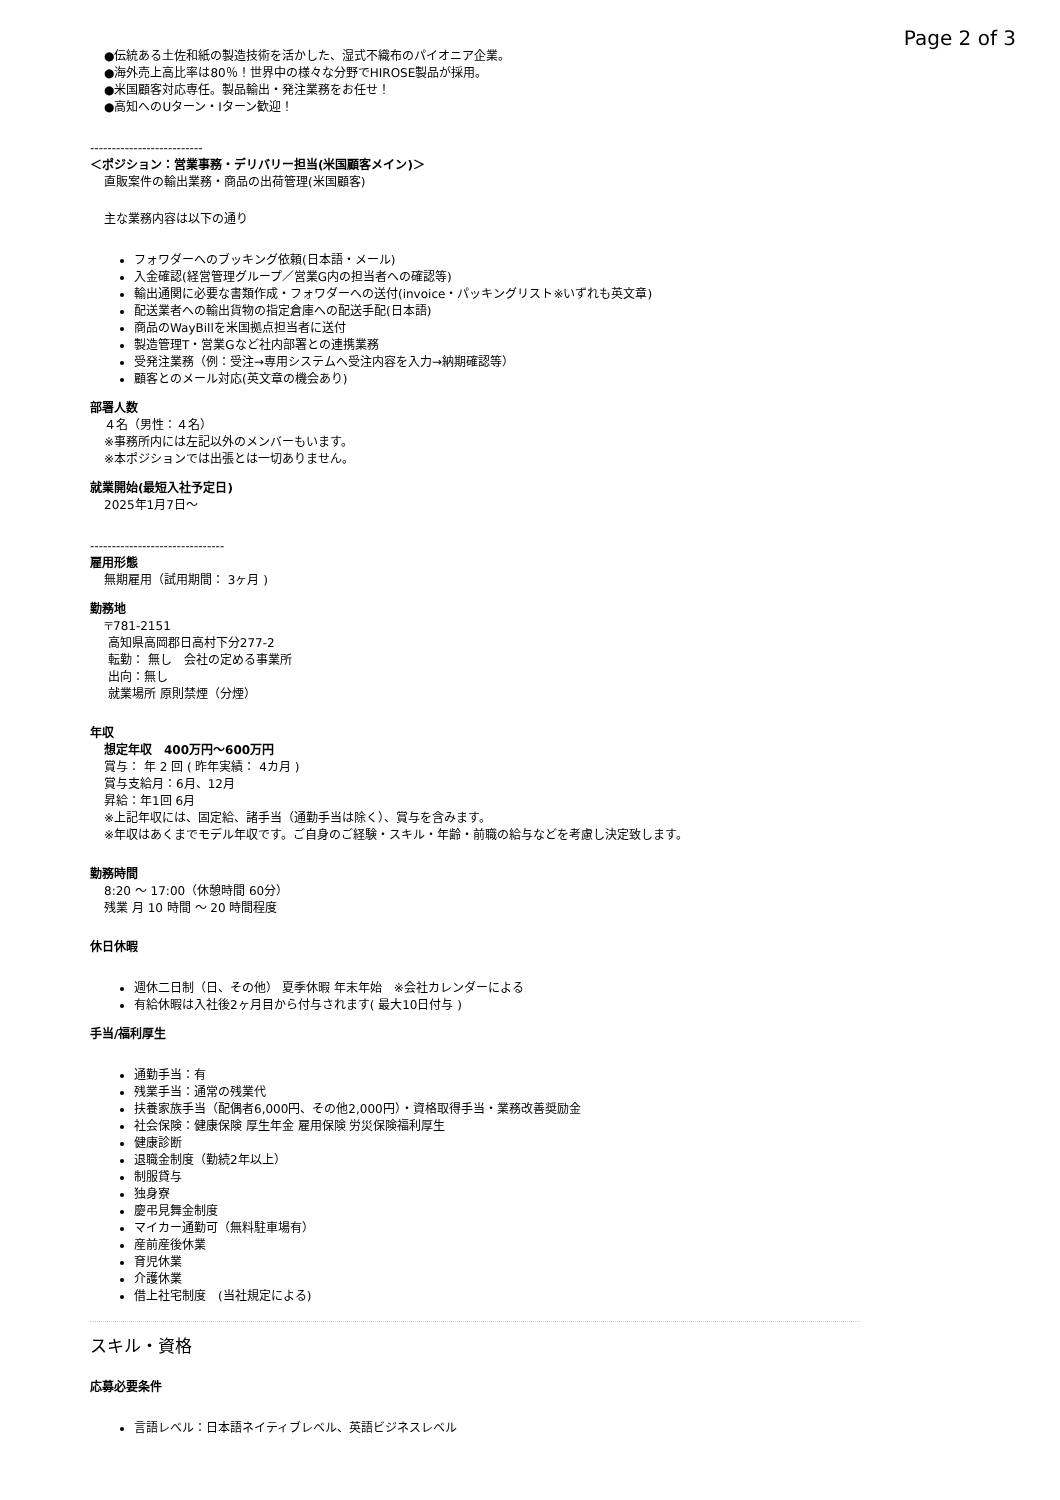Page 2 of 3
●伝統ある土佐和紙の製造技術を活かした、湿式不織布のパイオニア企業。
●海外売上高比率は80％！世界中の様々な分野でHIROSE製品が採用。
●米国顧客対応専任。製品輸出・発注業務をお任せ！
●高知へのUターン・Iターン歓迎！
--------------------------
＜ポジション：営業事務・デリバリー担当(米国顧客メイン)＞
直販案件の輸出業務・商品の出荷管理(米国顧客)
主な業務内容は以下の通り
フォワダーへのブッキング依頼(日本語・メール)
入金確認(経営管理グループ／営業G内の担当者への確認等)
輸出通関に必要な書類作成・フォワダーへの送付(invoice・パッキングリスト※いずれも英文章)
配送業者への輸出貨物の指定倉庫への配送手配(日本語)
商品のWayBillを米国拠点担当者に送付
製造管理T・営業Gなど社内部署との連携業務
受発注業務（例：受注→専用システムへ受注内容を入力→納期確認等）
顧客とのメール対応(英文章の機会あり)
部署人数
４名（男性：４名）
※事務所内には左記以外のメンバーもいます。
※本ポジションでは出張とは一切ありません。
就業開始(最短入社予定日)
2025年1月7日～
-------------------------------
雇用形態
無期雇用（試用期間： 3ヶ月 )
勤務地
〒781-2151
高知県高岡郡日高村下分277-2
転勤： 無し　会社の定める事業所
出向：無し
就業場所 原則禁煙（分煙）
年収
想定年収　400万円～600万円
賞与： 年 2 回 ( 昨年実績： 4カ月 )
賞与支給月：6月、12月
昇給：年1回 6月
※上記年収には、固定給、諸手当（通勤手当は除く）、賞与を含みます。
※年収はあくまでモデル年収です。ご自身のご経験・スキル・年齢・前職の給与などを考慮し決定致します。
勤務時間
8:20 ～ 17:00（休憩時間 60分）
残業 月 10 時間 ～ 20 時間程度
休日休暇
週休二日制（日、その他） 夏季休暇 年末年始　※会社カレンダーによる
有給休暇は入社後2ヶ月目から付与されます( 最大10日付与 )
手当/福利厚生
通勤手当：有
残業手当：通常の残業代
扶養家族手当（配偶者6,000円、その他2,000円）・資格取得手当・業務改善奨励金
社会保険：健康保険 厚生年金 雇用保険 労災保険福利厚生
健康診断
退職金制度（勤続2年以上）
制服貸与
独身寮
慶弔見舞金制度
マイカー通勤可（無料駐車場有）
産前産後休業
育児休業
介護休業
借上社宅制度　(当社規定による)
スキル・資格
応募必要条件
言語レベル：日本語ネイティブレベル、英語ビジネスレベル